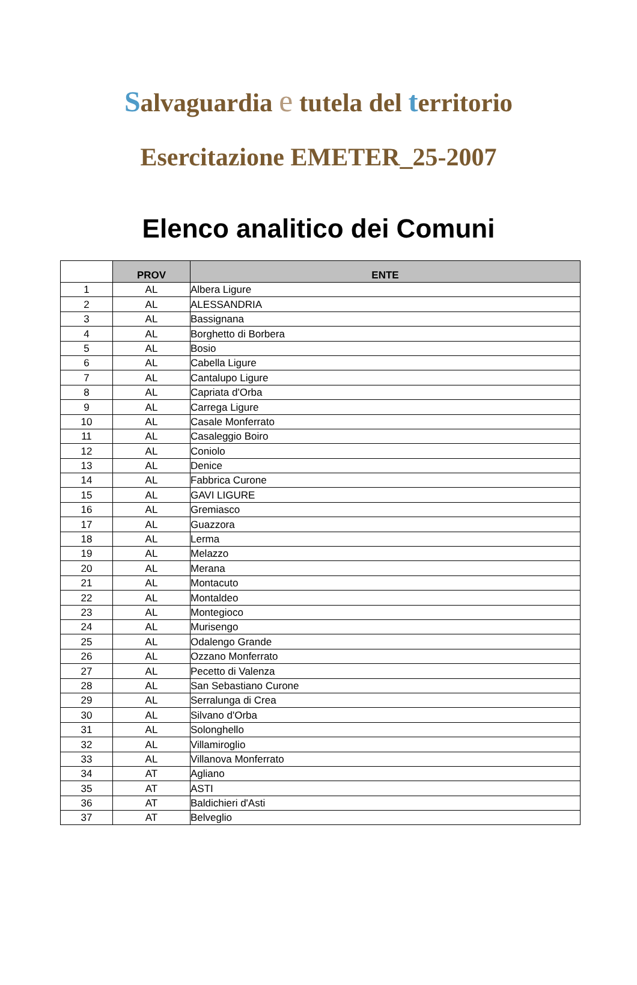Salvaguardia e tutela del territorio
Esercitazione EMETER_25-2007
Elenco analitico dei Comuni
| | PROV | ENTE |
| --- | --- | --- |
| 1 | AL | Albera Ligure |
| 2 | AL | ALESSANDRIA |
| 3 | AL | Bassignana |
| 4 | AL | Borghetto di Borbera |
| 5 | AL | Bosio |
| 6 | AL | Cabella Ligure |
| 7 | AL | Cantalupo Ligure |
| 8 | AL | Capriata d'Orba |
| 9 | AL | Carrega Ligure |
| 10 | AL | Casale Monferrato |
| 11 | AL | Casaleggio Boiro |
| 12 | AL | Coniolo |
| 13 | AL | Denice |
| 14 | AL | Fabbrica Curone |
| 15 | AL | GAVI LIGURE |
| 16 | AL | Gremiasco |
| 17 | AL | Guazzora |
| 18 | AL | Lerma |
| 19 | AL | Melazzo |
| 20 | AL | Merana |
| 21 | AL | Montacuto |
| 22 | AL | Montaldeo |
| 23 | AL | Montegioco |
| 24 | AL | Murisengo |
| 25 | AL | Odalengo Grande |
| 26 | AL | Ozzano Monferrato |
| 27 | AL | Pecetto di Valenza |
| 28 | AL | San Sebastiano Curone |
| 29 | AL | Serralunga di Crea |
| 30 | AL | Silvano d'Orba |
| 31 | AL | Solonghello |
| 32 | AL | Villamiroglio |
| 33 | AL | Villanova Monferrato |
| 34 | AT | Agliano |
| 35 | AT | ASTI |
| 36 | AT | Baldichieri d'Asti |
| 37 | AT | Belveglio |